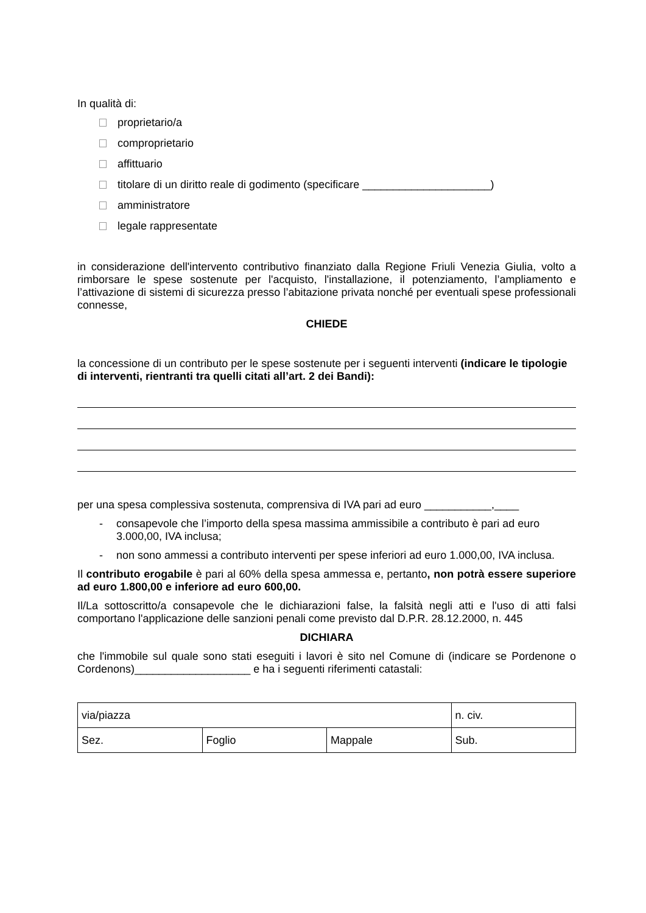In qualità di:
proprietario/a
comproprietario
affittuario
titolare di un diritto reale di godimento (specificare _____________________)
amministratore
legale rappresentate
in considerazione dell'intervento contributivo finanziato dalla Regione Friuli Venezia Giulia, volto a rimborsare le spese sostenute per l'acquisto, l'installazione, il potenziamento, l’ampliamento e l’attivazione di sistemi di sicurezza presso l’abitazione privata nonché per eventuali spese professionali connesse,
CHIEDE
la concessione di un contributo per le spese sostenute per i seguenti interventi (indicare le tipologie di interventi, rientranti tra quelli citati all’art. 2 dei Bandi):
per una spesa complessiva sostenuta, comprensiva di IVA pari ad euro ___________,____
- consapevole che l’importo della spesa massima ammissibile a contributo è pari ad euro 3.000,00, IVA inclusa;
- non sono ammessi a contributo interventi per spese inferiori ad euro 1.000,00, IVA inclusa.
Il contributo erogabile è pari al 60% della spesa ammessa e, pertanto, non potrà essere superiore ad euro 1.800,00 e inferiore ad euro 600,00.
Il/La sottoscritto/a consapevole che le dichiarazioni false, la falsità negli atti e l'uso di atti falsi comportano l'applicazione delle sanzioni penali come previsto dal D.P.R. 28.12.2000, n. 445
DICHIARA
che l'immobile sul quale sono stati eseguiti i lavori è sito nel Comune di (indicare se Pordenone o Cordenons)___________________ e ha i seguenti riferimenti catastali:
| via/piazza | | | n. civ. |
| Sez. | Foglio | Mappale | Sub. |